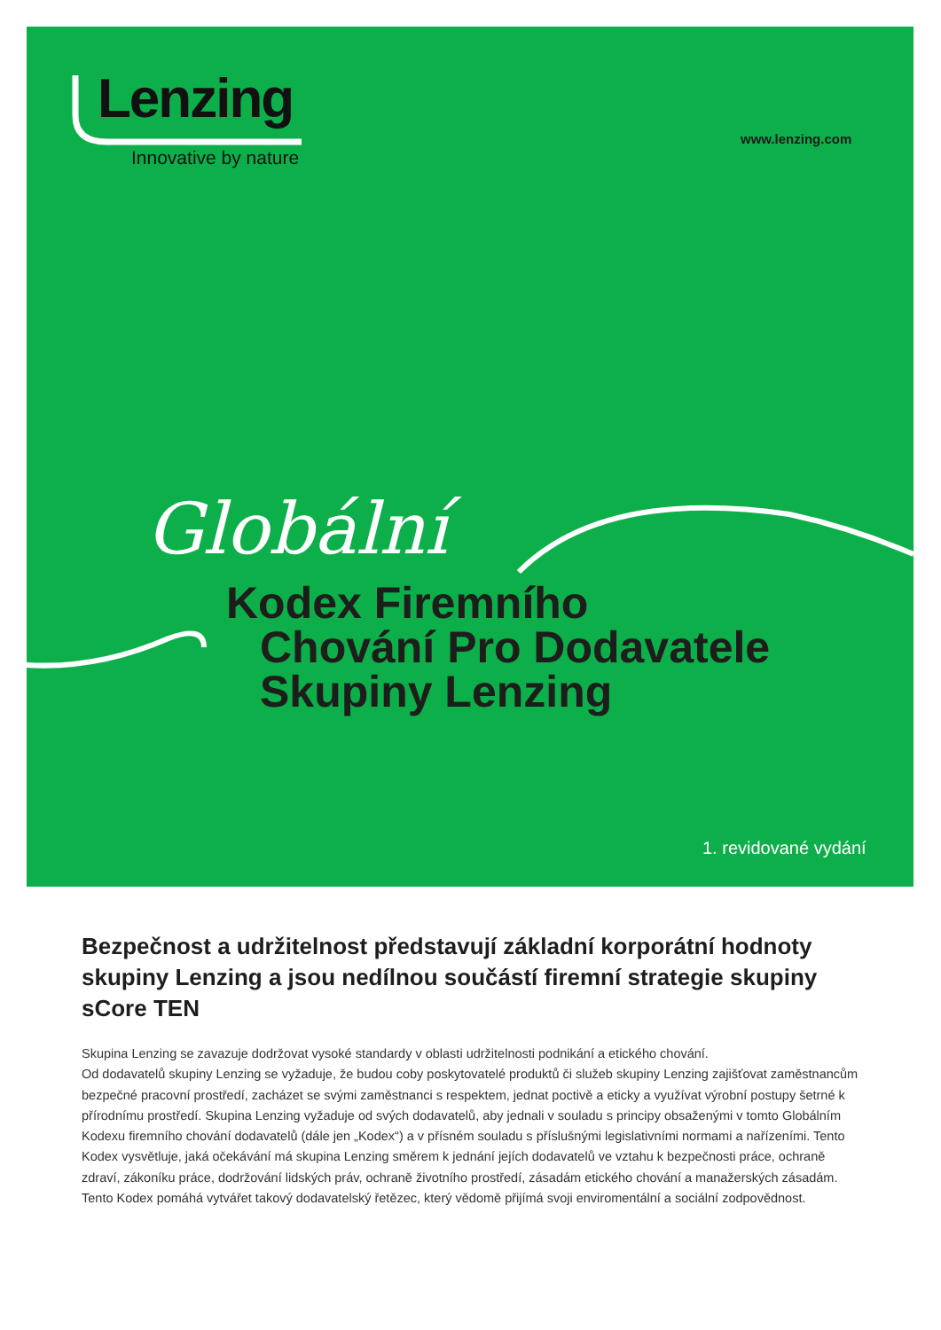Lenzing
Innovative by nature
www.lenzing.com
Globální
Kodex Firemního
Chování Pro Dodavatele
Skupiny Lenzing
1. revidované vydání
Bezpečnost a udržitelnost představují základní korporátní hodnoty skupiny Lenzing a jsou nedílnou součástí firemní strategie skupiny sCore TEN
Skupina Lenzing se zavazuje dodržovat vysoké standardy v oblasti udržitelnosti podnikání a etického chování.
Od dodavatelů skupiny Lenzing se vyžaduje, že budou coby poskytovatelé produktů či služeb skupiny Lenzing zajišťovat zaměstnancům bezpečné pracovní prostředí, zacházet se svými zaměstnanci s respektem, jednat poctivě a eticky a využívat výrobní postupy šetrné k přírodnímu prostředí. Skupina Lenzing vyžaduje od svých dodavatelů, aby jednali v souladu s principy obsaženými v tomto Globálním Kodexu firemního chování dodavatelů (dále jen „Kodex“) a v přísném souladu s příslušnými legislativními normami a nařízeními. Tento Kodex vysvětluje, jaká očekávání má skupina Lenzing směrem k jednání jejích dodavatelů ve vztahu k bezpečnosti práce, ochraně zdraví, zákoníku práce, dodržování lidských práv, ochraně životního prostředí, zásadám etického chování a manažerských zásadám. Tento Kodex pomáhá vytvářet takový dodavatelský řetězec, který vědomě přijímá svoji enviromentální a sociální zodpovědnost.